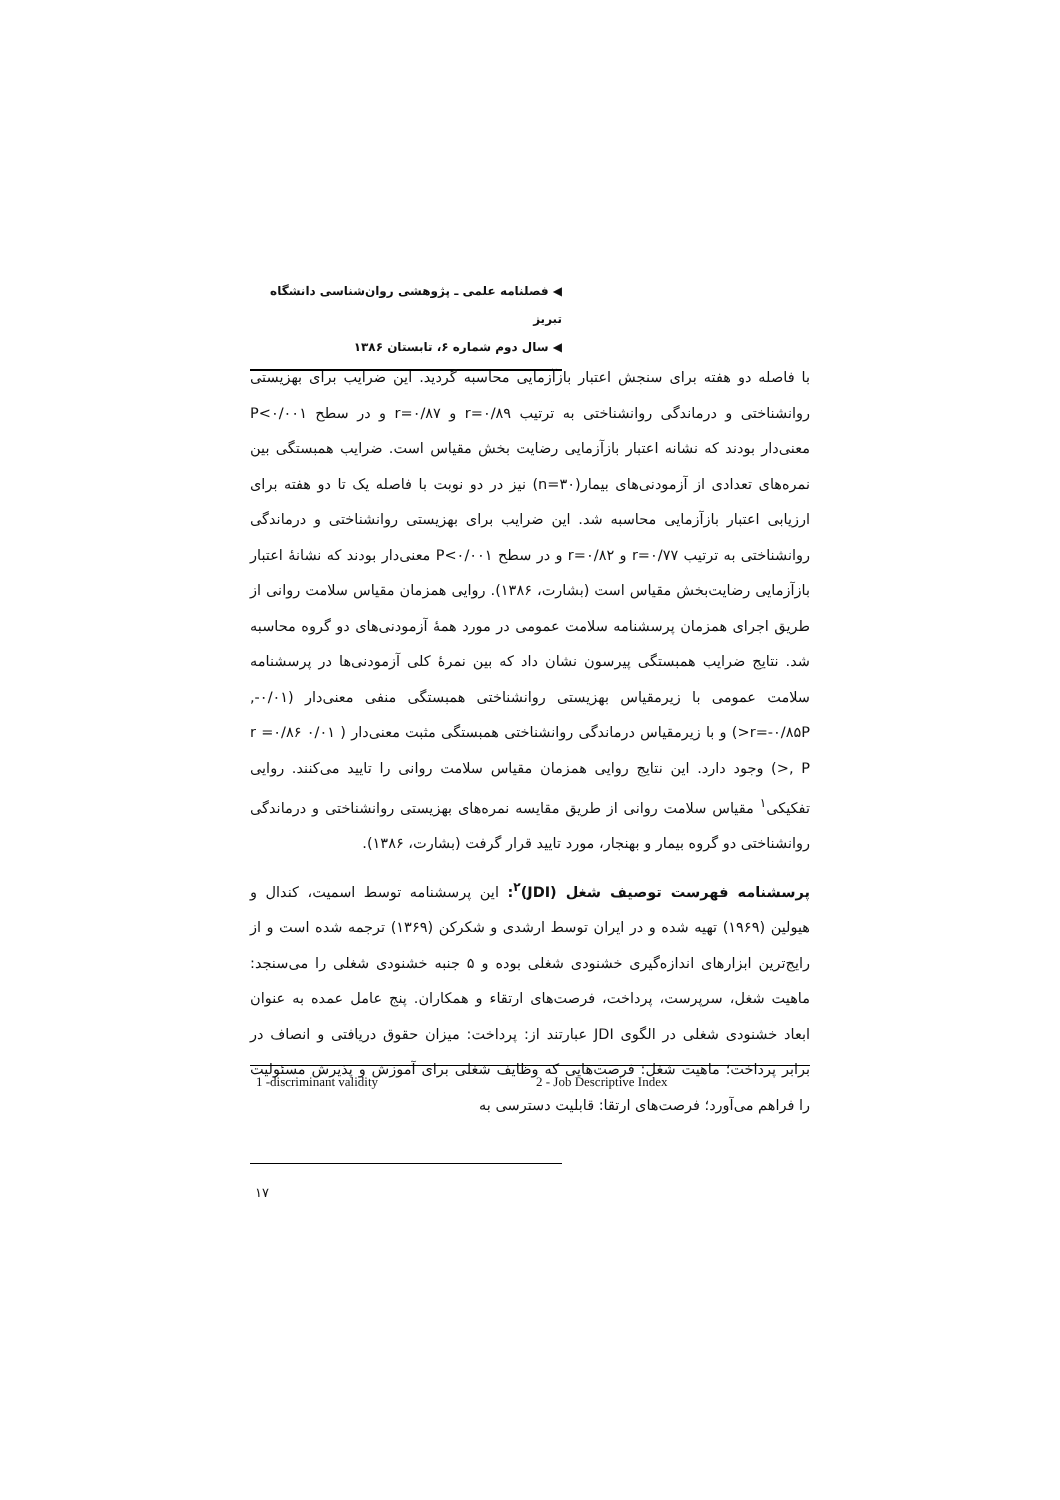◀ فصلنامه علمی ـ پژوهشی روان‌شناسی دانشگاه تبریز
◀ سال دوم شماره ۶، تابستان ۱۳۸۶
با فاصله دو هفته برای سنجش اعتبار بازآزمایی محاسبه گردید. این ضرایب برای بهزیستی روانشناختی و درماندگی روانشناختی به ترتیب r=۰/۸۹ و r=۰/۸۷ و در سطح P<۰/۰۰۱ معنی‌دار بودند که نشانه اعتبار بازآزمایی رضایت بخش مقیاس است. ضرایب همبستگی بین نمره‌های تعدادی از آزمودنی‌های بیمار(n=۳۰) نیز در دو نوبت با فاصله یک تا دو هفته برای ارزیابی اعتبار بازآزمایی محاسبه شد. این ضرایب برای بهزیستی روانشناختی و درماندگی روانشناختی به ترتیب r=۰/۷۷ و r=۰/۸۲ و در سطح P<۰/۰۰۱ معنی‌دار بودند که نشانهٔ اعتبار بازآزمایی رضایت‌بخش مقیاس است (بشارت، ۱۳۸۶). روایی همزمان مقیاس سلامت روانی از طریق اجرای همزمان پرسشنامه سلامت عمومی در مورد همهٔ آزمودنی‌های دو گروه محاسبه شد. نتایج ضرایب همبستگی پیرسون نشان داد که بین نمرهٔ کلی آزمودنی‌ها در پرسشنامه سلامت عمومی با زیرمقیاس بهزیستی روانشناختی همبستگی منفی معنی‌دار (۰/۰۱-, r=-۰/۸۵P<) و با زیرمقیاس درماندگی روانشناختی همبستگی مثبت معنی‌دار ( ۰/۰۱ r =۰/۸۶ , P<) وجود دارد. این نتایج روایی همزمان مقیاس سلامت روانی را تایید می‌کنند. روایی تفکیکی<sup>۱</sup> مقیاس سلامت روانی از طریق مقایسه نمره‌های بهزیستی روانشناختی و درماندگی روانشناختی دو گروه بیمار و بهنجار، مورد تایید قرار گرفت (بشارت، ۱۳۸۶).
پرسشنامه فهرست توصیف شغل (JDI)<sup>۲</sup>: این پرسشنامه توسط اسمیت، کندال و هیولین (۱۹۶۹) تهیه شده و در ایران توسط ارشدی و شکرکن (۱۳۶۹) ترجمه شده است و از رایج‌ترین ابزارهای اندازه‌گیری خشنودی شغلی بوده و ۵ جنبه خشنودی شغلی را می‌سنجد: ماهیت شغل، سرپرست، پرداخت، فرصت‌های ارتقاء و همکاران. پنج عامل عمده به عنوان ابعاد خشنودی شغلی در الگوی JDI عبارتند از: پرداخت: میزان حقوق دریافتی و انصاف در برابر پرداخت؛ ماهیت شغل: فرصت‌هایی که وظایف شغلی برای آموزش و پذیرش مسئولیت را فراهم می‌آورد؛ فرصت‌های ارتقا: قابلیت دسترسی به
1 -discriminant validity 2 - Job Descriptive Index
۱۷